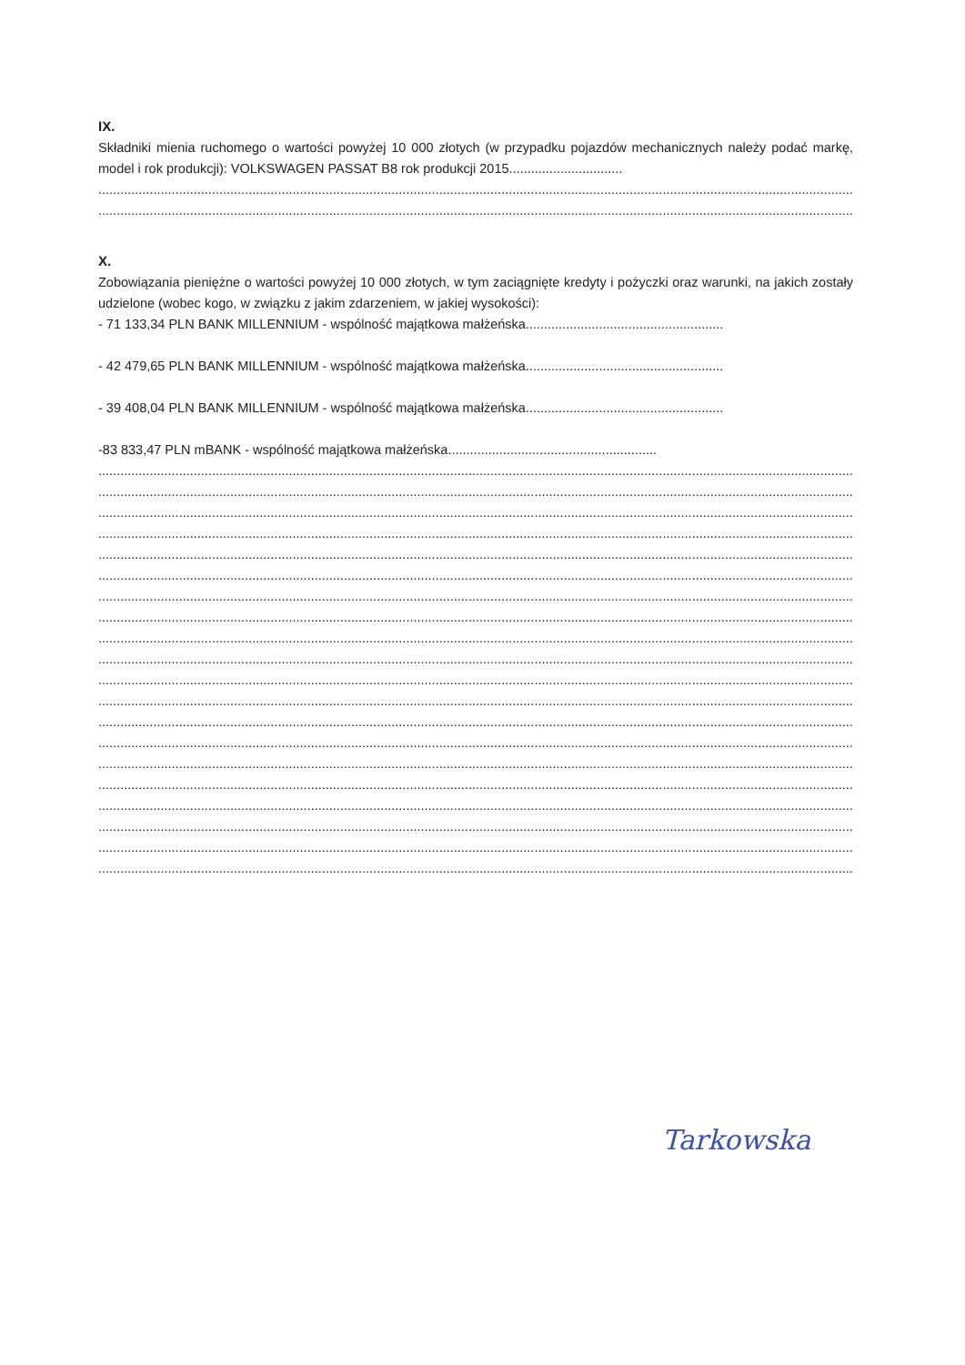IX.
Składniki mienia ruchomego o wartości powyżej 10 000 złotych (w przypadku pojazdów mechanicznych należy podać markę, model i rok produkcji): VOLKSWAGEN PASSAT B8 rok produkcji 2015...............................
...............................................................................................................................................................................................................
...............................................................................................................................................................................................................
X.
Zobowiązania pieniężne o wartości powyżej 10 000 złotych, w tym zaciągnięte kredyty i pożyczki oraz warunki, na jakich zostały udzielone (wobec kogo, w związku z jakim zdarzeniem, w jakiej wysokości):
- 71 133,34 PLN BANK MILLENNIUM - wspólność majątkowa małżeńska......................................................
- 42 479,65 PLN BANK MILLENNIUM - wspólność majątkowa małżeńska......................................................
- 39 408,04 PLN BANK MILLENNIUM - wspólność majątkowa małżeńska......................................................
-83 833,47 PLN mBANK - wspólność majątkowa małżeńska.........................................................
...............................................................................................................................................................................................................
...............................................................................................................................................................................................................
...............................................................................................................................................................................................................
...............................................................................................................................................................................................................
...............................................................................................................................................................................................................
...............................................................................................................................................................................................................
...............................................................................................................................................................................................................
...............................................................................................................................................................................................................
...............................................................................................................................................................................................................
...............................................................................................................................................................................................................
...............................................................................................................................................................................................................
...............................................................................................................................................................................................................
...............................................................................................................................................................................................................
...............................................................................................................................................................................................................
...............................................................................................................................................................................................................
...............................................................................................................................................................................................................
...............................................................................................................................................................................................................
...............................................................................................................................................................................................................
...............................................................................................................................................................................................................
...............................................................................................................................................................................................................
Tarkowska